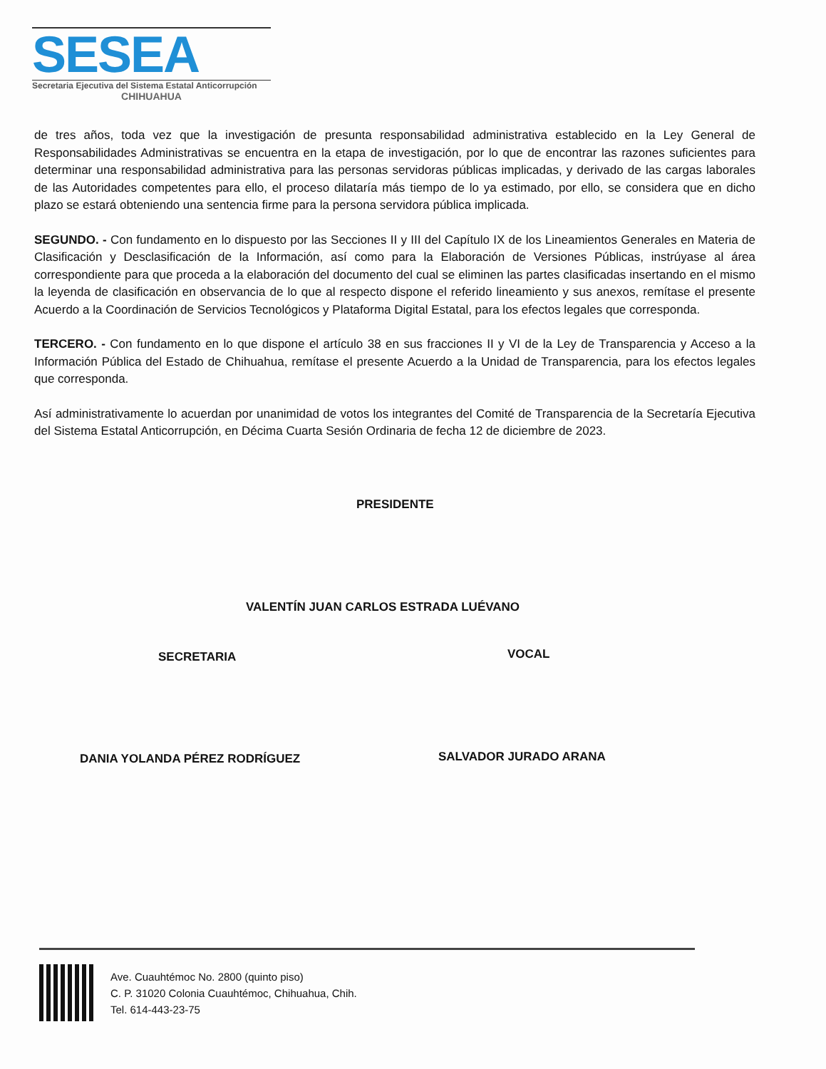SESEA
Secretaria Ejecutiva del Sistema Estatal Anticorrupción
CHIHUAHUA
de tres años, toda vez que la investigación de presunta responsabilidad administrativa establecido en la Ley General de Responsabilidades Administrativas se encuentra en la etapa de investigación, por lo que de encontrar las razones suficientes para determinar una responsabilidad administrativa para las personas servidoras públicas implicadas, y derivado de las cargas laborales de las Autoridades competentes para ello, el proceso dilataría más tiempo de lo ya estimado, por ello, se considera que en dicho plazo se estará obteniendo una sentencia firme para la persona servidora pública implicada.
SEGUNDO. - Con fundamento en lo dispuesto por las Secciones II y III del Capítulo IX de los Lineamientos Generales en Materia de Clasificación y Desclasificación de la Información, así como para la Elaboración de Versiones Públicas, instrúyase al área correspondiente para que proceda a la elaboración del documento del cual se eliminen las partes clasificadas insertando en el mismo la leyenda de clasificación en observancia de lo que al respecto dispone el referido lineamiento y sus anexos, remítase el presente Acuerdo a la Coordinación de Servicios Tecnológicos y Plataforma Digital Estatal, para los efectos legales que corresponda.
TERCERO. - Con fundamento en lo que dispone el artículo 38 en sus fracciones II y VI de la Ley de Transparencia y Acceso a la Información Pública del Estado de Chihuahua, remítase el presente Acuerdo a la Unidad de Transparencia, para los efectos legales que corresponda.
Así administrativamente lo acuerdan por unanimidad de votos los integrantes del Comité de Transparencia de la Secretaría Ejecutiva del Sistema Estatal Anticorrupción, en Décima Cuarta Sesión Ordinaria de fecha 12 de diciembre de 2023.
PRESIDENTE
VALENTÍN JUAN CARLOS ESTRADA LUÉVANO
SECRETARIA VOCAL
DANIA YOLANDA PÉREZ RODRÍGUEZ SALVADOR JURADO ARANA
Ave. Cuauhtémoc No. 2800 (quinto piso)
C. P. 31020 Colonia Cuauhtémoc, Chihuahua, Chih.
Tel. 614-443-23-75